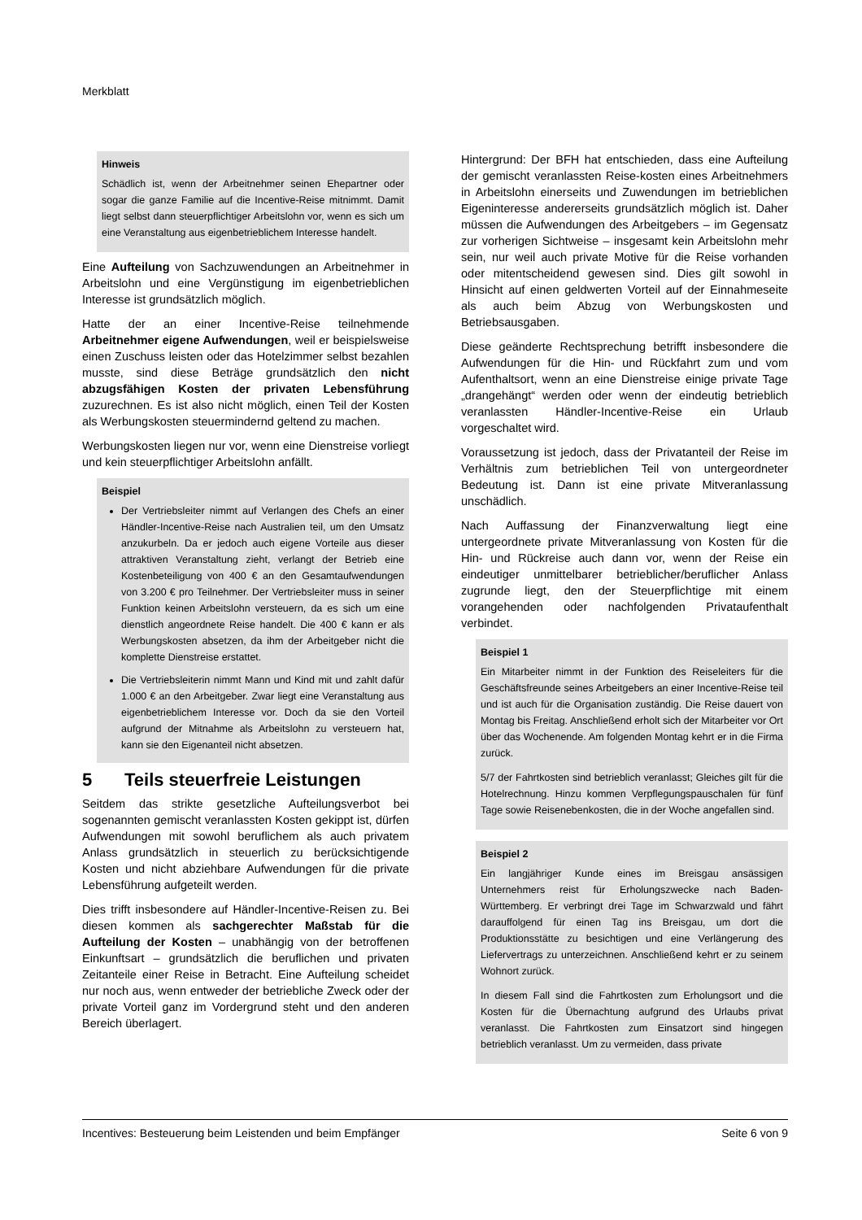Merkblatt
Hinweis
Schädlich ist, wenn der Arbeitnehmer seinen Ehepartner oder sogar die ganze Familie auf die Incentive-Reise mitnimmt. Damit liegt selbst dann steuerpflichtiger Arbeitslohn vor, wenn es sich um eine Veranstaltung aus eigenbetrieblichem Interesse handelt.
Eine Aufteilung von Sachzuwendungen an Arbeitnehmer in Arbeitslohn und eine Vergünstigung im eigenbetrieblichen Interesse ist grundsätzlich möglich.
Hatte der an einer Incentive-Reise teilnehmende Arbeitnehmer eigene Aufwendungen, weil er beispielsweise einen Zuschuss leisten oder das Hotelzimmer selbst bezahlen musste, sind diese Beträge grundsätzlich den nicht abzugsfähigen Kosten der privaten Lebensführung zuzurechnen. Es ist also nicht möglich, einen Teil der Kosten als Werbungskosten steuermindernd geltend zu machen.
Werbungskosten liegen nur vor, wenn eine Dienstreise vorliegt und kein steuerpflichtiger Arbeitslohn anfällt.
Beispiel
Der Vertriebsleiter nimmt auf Verlangen des Chefs an einer Händler-Incentive-Reise nach Australien teil, um den Umsatz anzukurbeln. Da er jedoch auch eigene Vorteile aus dieser attraktiven Veranstaltung zieht, verlangt der Betrieb eine Kostenbeteiligung von 400 € an den Gesamtaufwendungen von 3.200 € pro Teilnehmer. Der Vertriebsleiter muss in seiner Funktion keinen Arbeitslohn versteuern, da es sich um eine dienstlich angeordnete Reise handelt. Die 400 € kann er als Werbungskosten absetzen, da ihm der Arbeitgeber nicht die komplette Dienstreise erstattet.
Die Vertriebsleiterin nimmt Mann und Kind mit und zahlt dafür 1.000 € an den Arbeitgeber. Zwar liegt eine Veranstaltung aus eigenbetrieblichem Interesse vor. Doch da sie den Vorteil aufgrund der Mitnahme als Arbeitslohn zu versteuern hat, kann sie den Eigenanteil nicht absetzen.
5 Teils steuerfreie Leistungen
Seitdem das strikte gesetzliche Aufteilungsverbot bei sogenannten gemischt veranlassten Kosten gekippt ist, dürfen Aufwendungen mit sowohl beruflichem als auch privatem Anlass grundsätzlich in steuerlich zu berücksichtigende Kosten und nicht abziehbare Aufwendungen für die private Lebensführung aufgeteilt werden.
Dies trifft insbesondere auf Händler-Incentive-Reisen zu. Bei diesen kommen als sachgerechter Maßstab für die Aufteilung der Kosten – unabhängig von der betroffenen Einkunftsart – grundsätzlich die beruflichen und privaten Zeitanteile einer Reise in Betracht. Eine Aufteilung scheidet nur noch aus, wenn entweder der betriebliche Zweck oder der private Vorteil ganz im Vordergrund steht und den anderen Bereich überlagert.
Hintergrund: Der BFH hat entschieden, dass eine Aufteilung der gemischt veranlassten Reise-kosten eines Arbeitnehmers in Arbeitslohn einerseits und Zuwendungen im betrieblichen Eigeninteresse andererseits grundsätzlich möglich ist. Daher müssen die Aufwendungen des Arbeitgebers – im Gegensatz zur vorherigen Sichtweise – insgesamt kein Arbeitslohn mehr sein, nur weil auch private Motive für die Reise vorhanden oder mitentscheidend gewesen sind. Dies gilt sowohl in Hinsicht auf einen geldwerten Vorteil auf der Einnahmeseite als auch beim Abzug von Werbungskosten und Betriebsausgaben.
Diese geänderte Rechtsprechung betrifft insbesondere die Aufwendungen für die Hin- und Rückfahrt zum und vom Aufenthaltsort, wenn an eine Dienstreise einige private Tage „drangehängt“ werden oder wenn der eindeutig betrieblich veranlassten Händler-Incentive-Reise ein Urlaub vorgeschaltet wird.
Voraussetzung ist jedoch, dass der Privatanteil der Reise im Verhältnis zum betrieblichen Teil von untergeordneter Bedeutung ist. Dann ist eine private Mitveranlassung unschädlich.
Nach Auffassung der Finanzverwaltung liegt eine untergeordnete private Mitveranlassung von Kosten für die Hin- und Rückreise auch dann vor, wenn der Reise ein eindeutiger unmittelbarer betrieblicher/beruflicher Anlass zugrunde liegt, den der Steuerpflichtige mit einem vorangehenden oder nachfolgenden Privataufenthalt verbindet.
Beispiel 1
Ein Mitarbeiter nimmt in der Funktion des Reiseleiters für die Geschäftsfreunde seines Arbeitgebers an einer Incentive-Reise teil und ist auch für die Organisation zuständig. Die Reise dauert von Montag bis Freitag. Anschließend erholt sich der Mitarbeiter vor Ort über das Wochenende. Am folgenden Montag kehrt er in die Firma zurück.
5/7 der Fahrtkosten sind betrieblich veranlasst; Gleiches gilt für die Hotelrechnung. Hinzu kommen Verpflegungspauschalen für fünf Tage sowie Reisenebenkosten, die in der Woche angefallen sind.
Beispiel 2
Ein langjähriger Kunde eines im Breisgau ansässigen Unternehmers reist für Erholungszwecke nach Baden-Württemberg. Er verbringt drei Tage im Schwarzwald und fährt darauffolgend für einen Tag ins Breisgau, um dort die Produktionsstätte zu besichtigen und eine Verlängerung des Liefervertrags zu unterzeichnen. Anschließend kehrt er zu seinem Wohnort zurück.
In diesem Fall sind die Fahrtkosten zum Erholungsort und die Kosten für die Übernachtung aufgrund des Urlaubs privat veranlasst. Die Fahrtkosten zum Einsatzort sind hingegen betrieblich veranlasst. Um zu vermeiden, dass private
Incentives: Besteuerung beim Leistenden und beim Empfänger Seite 6 von 9